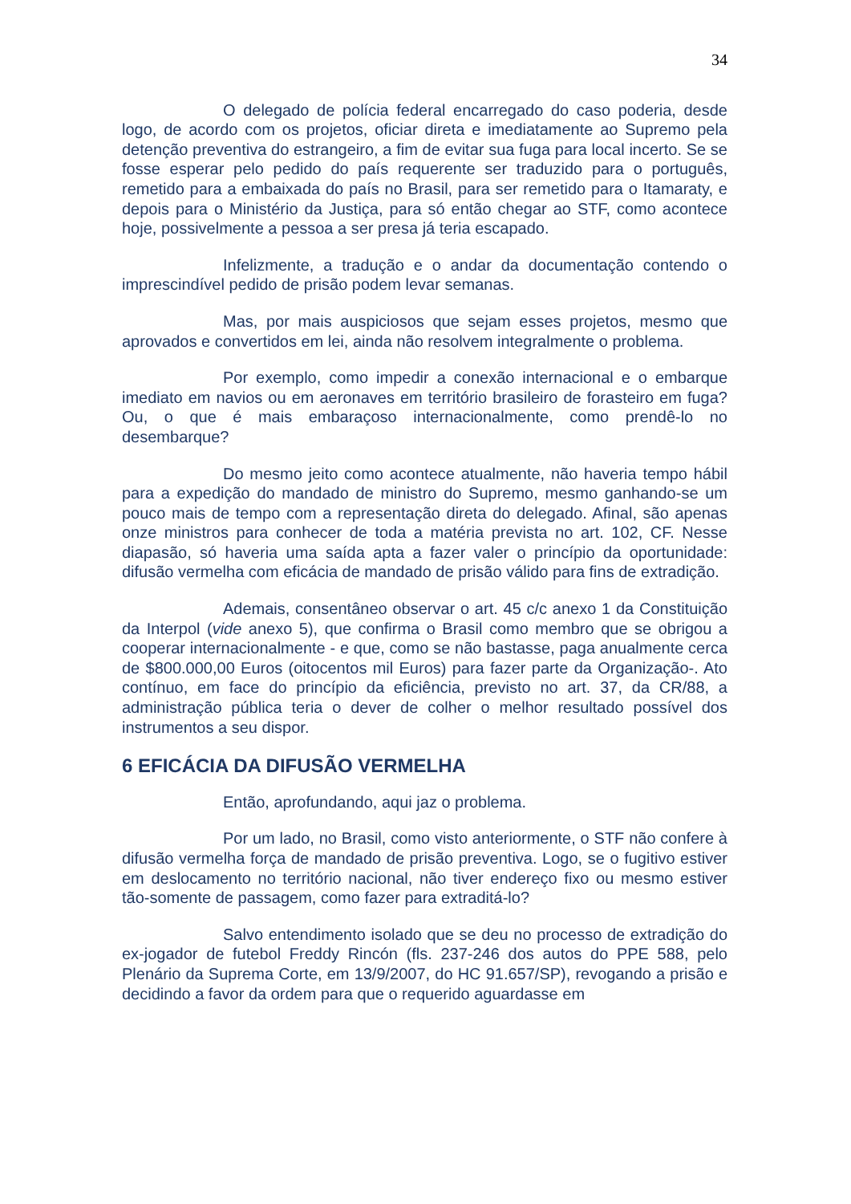34
O delegado de polícia federal encarregado do caso poderia, desde logo, de acordo com os projetos, oficiar direta e imediatamente ao Supremo pela detenção preventiva do estrangeiro, a fim de evitar sua fuga para local incerto. Se se fosse esperar pelo pedido do país requerente ser traduzido para o português, remetido para a embaixada do país no Brasil, para ser remetido para o Itamaraty, e depois para o Ministério da Justiça, para só então chegar ao STF, como acontece hoje, possivelmente a pessoa a ser presa já teria escapado.
Infelizmente, a tradução e o andar da documentação contendo o imprescindível pedido de prisão podem levar semanas.
Mas, por mais auspiciosos que sejam esses projetos, mesmo que aprovados e convertidos em lei, ainda não resolvem integralmente o problema.
Por exemplo, como impedir a conexão internacional e o embarque imediato em navios ou em aeronaves em território brasileiro de forasteiro em fuga? Ou, o que é mais embaraçoso internacionalmente, como prendê-lo no desembarque?
Do mesmo jeito como acontece atualmente, não haveria tempo hábil para a expedição do mandado de ministro do Supremo, mesmo ganhando-se um pouco mais de tempo com a representação direta do delegado. Afinal, são apenas onze ministros para conhecer de toda a matéria prevista no art. 102, CF. Nesse diapasão, só haveria uma saída apta a fazer valer o princípio da oportunidade: difusão vermelha com eficácia de mandado de prisão válido para fins de extradição.
Ademais, consentâneo observar o art. 45 c/c anexo 1 da Constituição da Interpol (vide anexo 5), que confirma o Brasil como membro que se obrigou a cooperar internacionalmente - e que, como se não bastasse, paga anualmente cerca de $800.000,00 Euros (oitocentos mil Euros) para fazer parte da Organização-. Ato contínuo, em face do princípio da eficiência, previsto no art. 37, da CR/88, a administração pública teria o dever de colher o melhor resultado possível dos instrumentos a seu dispor.
6 EFICÁCIA DA DIFUSÃO VERMELHA
Então, aprofundando, aqui jaz o problema.
Por um lado, no Brasil, como visto anteriormente, o STF não confere à difusão vermelha força de mandado de prisão preventiva. Logo, se o fugitivo estiver em deslocamento no território nacional, não tiver endereço fixo ou mesmo estiver tão-somente de passagem, como fazer para extraditá-lo?
Salvo entendimento isolado que se deu no processo de extradição do ex-jogador de futebol Freddy Rincón (fls. 237-246 dos autos do PPE 588, pelo Plenário da Suprema Corte, em 13/9/2007, do HC 91.657/SP), revogando a prisão e decidindo a favor da ordem para que o requerido aguardasse em